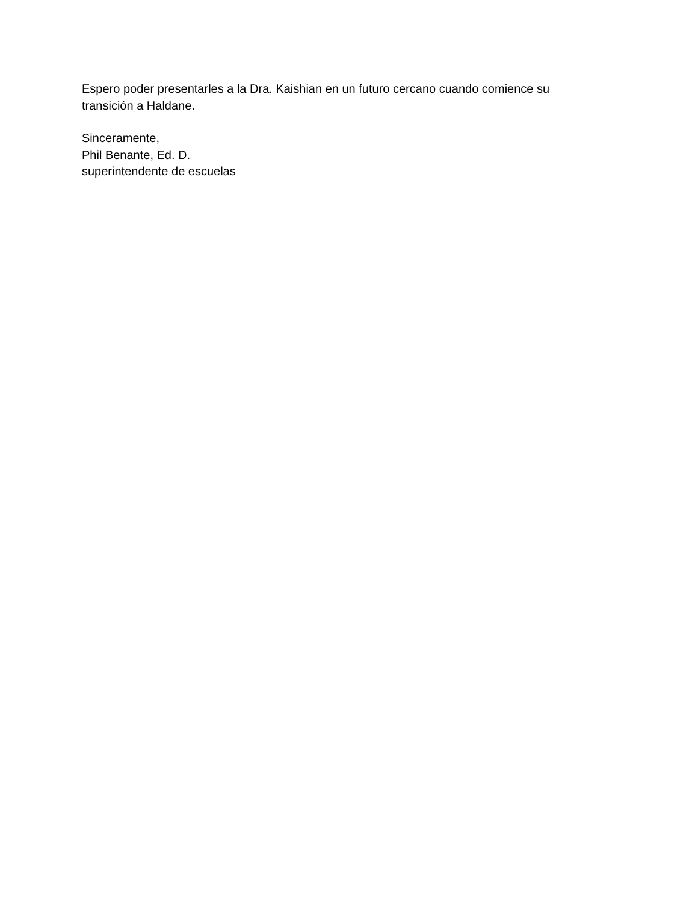Espero poder presentarles a la Dra. Kaishian en un futuro cercano cuando comience su
transición a Haldane.
Sinceramente,
Phil Benante, Ed. D.
superintendente de escuelas